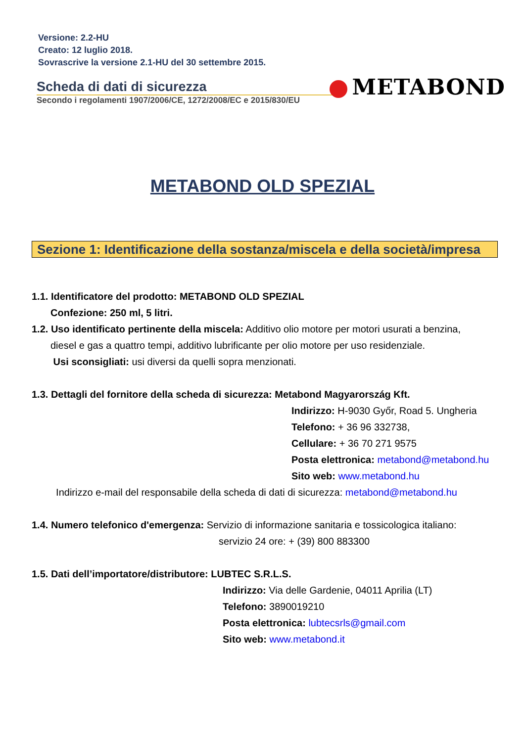Versione: 2.2-HU
Creato: 12 luglio 2018.
Sovrascrive la versione 2.1-HU del 30 settembre 2015.
Scheda di dati di sicurezza
Secondo i regolamenti 1907/2006/CE, 1272/2008/EC e 2015/830/EU
METABOND
METABOND OLD SPEZIAL
Sezione 1: Identificazione della sostanza/miscela e della società/impresa
1.1. Identificatore del prodotto: METABOND OLD SPEZIAL
Confezione: 250 ml, 5 litri.
1.2. Uso identificato pertinente della miscela: Additivo olio motore per motori usurati a benzina,
diesel e gas a quattro tempi, additivo lubrificante per olio motore per uso residenziale.
Usi sconsigliati: usi diversi da quelli sopra menzionati.
1.3. Dettagli del fornitore della scheda di sicurezza: Metabond Magyarország Kft.
Indirizzo: H-9030 Győr, Road 5. Ungheria
Telefono: + 36 96 332738,
Cellulare: + 36 70 271 9575
Posta elettronica: metabond@metabond.hu
Sito web: www.metabond.hu
Indirizzo e-mail del responsabile della scheda di dati di sicurezza: metabond@metabond.hu
1.4. Numero telefonico d'emergenza: Servizio di informazione sanitaria e tossicologica italiano:
servizio 24 ore: + (39) 800 883300
1.5. Dati dell’importatore/distributore: LUBTEC S.R.L.S.
Indirizzo: Via delle Gardenie, 04011 Aprilia (LT)
Telefono: 3890019210
Posta elettronica: lubtecsrls@gmail.com
Sito web: www.metabond.it